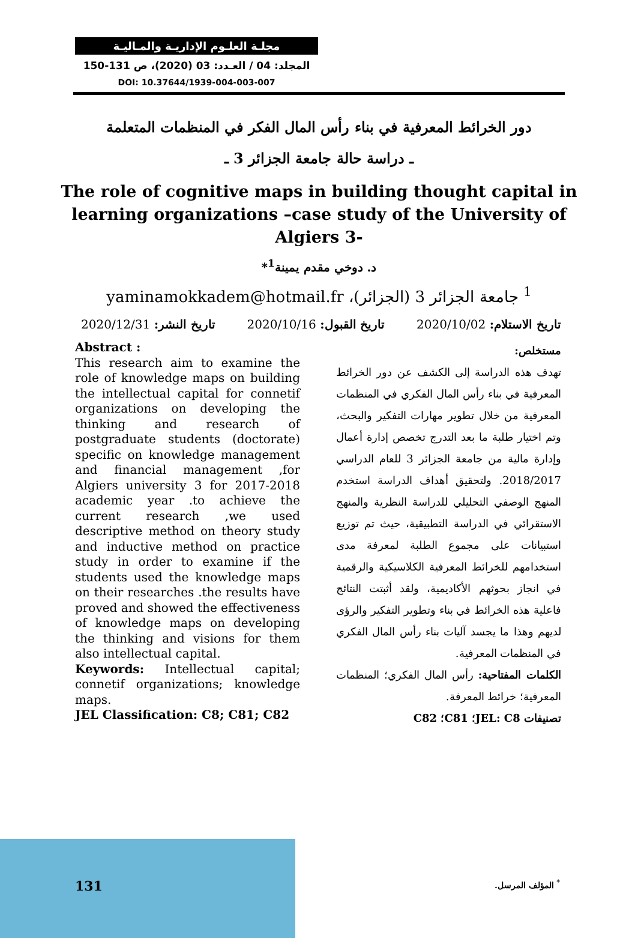مجلـة العلـوم الإداريـة والمـاليـة
المجلد: 04 / العـدد: 03 (2020)، ص 131-150
DOI: 10.37644/1939-004-003-007
دور الخرائط المعرفية في بناء رأس المال الفكر في المنظمات المتعلمة
ـ دراسة حالة جامعة الجزائر 3 ـ
The role of cognitive maps in building thought capital in learning organizations –case study of the University of Algiers 3-
د. دوخي مقدم يمينة<sup>1</sup>*
<sup>1</sup> جامعة الجزائر 3 (الجزائر)، yaminamokkadem@hotmail.fr
تاريخ الاستلام: 2020/10/02 تاريخ القبول: 2020/10/16 تاريخ النشر: 2020/12/31
Abstract :
This research aim to examine the role of knowledge maps on building the intellectual capital for connetif organizations on developing the thinking and research of postgraduate students (doctorate) specific on knowledge management and financial management ,for Algiers university 3 for 2017-2018 academic year .to achieve the current research ,we used descriptive method on theory study and inductive method on practice study in order to examine if the students used the knowledge maps on their researches .the results have proved and showed the effectiveness of knowledge maps on developing the thinking and visions for them also intellectual capital.
Keywords: Intellectual capital; connetif organizations; knowledge maps.
JEL Classification: C8; C81; C82
مستخلص:
تهدف هذه الدراسة إلى الكشف عن دور الخرائط المعرفية في بناء رأس المال الفكري في المنظمات المعرفية من خلال تطوير مهارات التفكير والبحث، وتم اختيار طلبة ما بعد التدرج تخصص إدارة أعمال وإدارة مالية من جامعة الجزائر 3 للعام الدراسي 2018/2017. ولتحقيق أهداف الدراسة استخدم المنهج الوصفي التحليلي للدراسة النظرية والمنهج الاستقرائي في الدراسة التطبيقية، حيث تم توزيع استبيانات على مجموع الطلبة لمعرفة مدى استخدامهم للخرائط المعرفية الكلاسيكية والرقمية في انجاز بحوثهم الأكاديمية، ولقد أثبتت النتائج فاعلية هذه الخرائط في بناء وتطوير التفكير والرؤى لديهم وهذا ما يجسد آليات بناء رأس المال الفكري في المنظمات المعرفية.
الكلمات المفتاحية: رأس المال الفكري؛ المنظمات المعرفية؛ خرائط المعرفة.
تصنيفات JEL: C8؛ C81؛ C82
131<sup>*</sup> المؤلف المرسل.